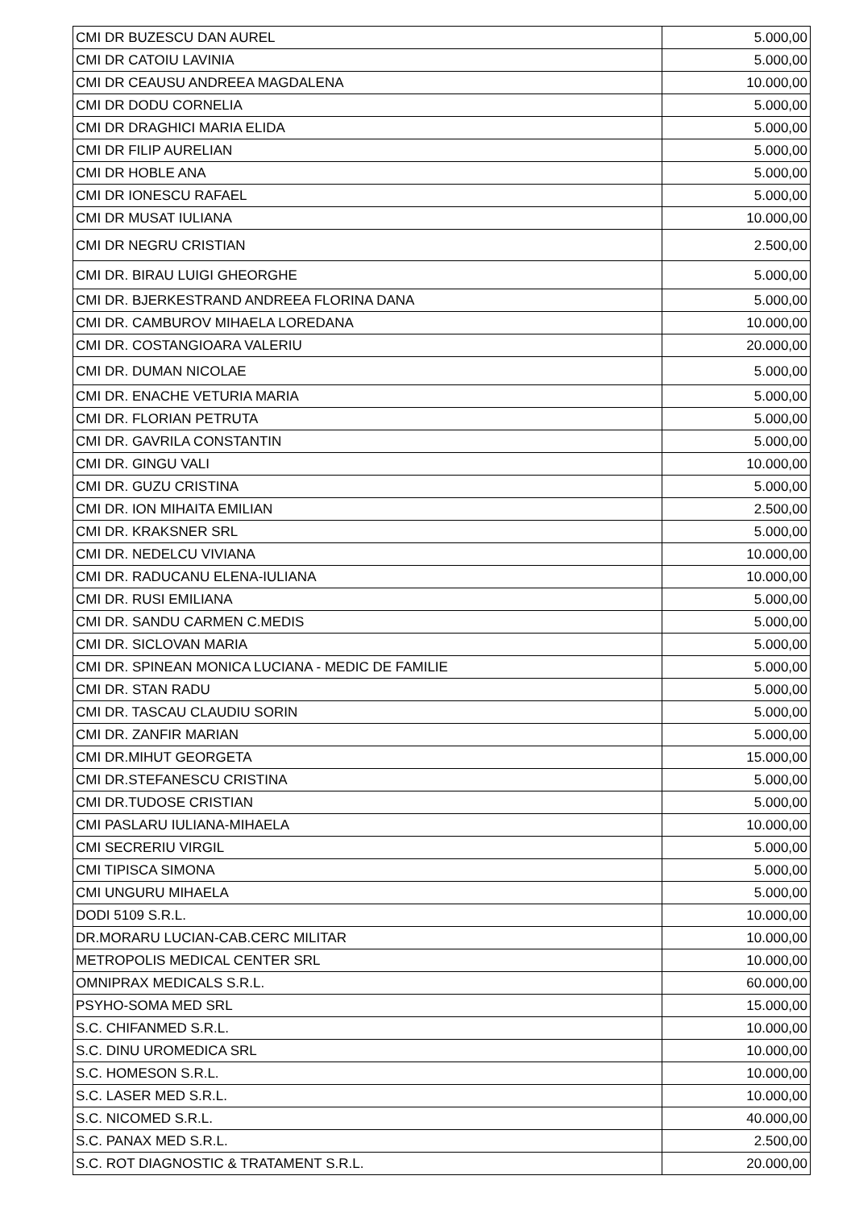| CMI DR BUZESCU DAN AUREL | 5.000,00 |
| CMI DR CATOIU LAVINIA | 5.000,00 |
| CMI DR CEAUSU ANDREEA MAGDALENA | 10.000,00 |
| CMI DR DODU CORNELIA | 5.000,00 |
| CMI DR DRAGHICI MARIA ELIDA | 5.000,00 |
| CMI DR FILIP AURELIAN | 5.000,00 |
| CMI DR HOBLE ANA | 5.000,00 |
| CMI DR IONESCU RAFAEL | 5.000,00 |
| CMI DR MUSAT IULIANA | 10.000,00 |
| CMI DR NEGRU CRISTIAN | 2.500,00 |
| CMI DR. BIRAU LUIGI GHEORGHE | 5.000,00 |
| CMI DR. BJERKESTRAND ANDREEA FLORINA DANA | 5.000,00 |
| CMI DR. CAMBUROV MIHAELA LOREDANA | 10.000,00 |
| CMI DR. COSTANGIOARA VALERIU | 20.000,00 |
| CMI DR. DUMAN NICOLAE | 5.000,00 |
| CMI DR. ENACHE VETURIA MARIA | 5.000,00 |
| CMI DR. FLORIAN PETRUTA | 5.000,00 |
| CMI DR. GAVRILA CONSTANTIN | 5.000,00 |
| CMI DR. GINGU VALI | 10.000,00 |
| CMI DR. GUZU CRISTINA | 5.000,00 |
| CMI DR. ION MIHAITA EMILIAN | 2.500,00 |
| CMI DR. KRAKSNER SRL | 5.000,00 |
| CMI DR. NEDELCU VIVIANA | 10.000,00 |
| CMI DR. RADUCANU ELENA-IULIANA | 10.000,00 |
| CMI DR. RUSI EMILIANA | 5.000,00 |
| CMI DR. SANDU CARMEN C.MEDIS | 5.000,00 |
| CMI DR. SICLOVAN MARIA | 5.000,00 |
| CMI DR. SPINEAN MONICA LUCIANA - MEDIC DE FAMILIE | 5.000,00 |
| CMI DR. STAN RADU | 5.000,00 |
| CMI DR. TASCAU CLAUDIU SORIN | 5.000,00 |
| CMI DR. ZANFIR MARIAN | 5.000,00 |
| CMI DR.MIHUT GEORGETA | 15.000,00 |
| CMI DR.STEFANESCU CRISTINA | 5.000,00 |
| CMI DR.TUDOSE CRISTIAN | 5.000,00 |
| CMI PASLARU IULIANA-MIHAELA | 10.000,00 |
| CMI SECRERIU VIRGIL | 5.000,00 |
| CMI TIPISCA SIMONA | 5.000,00 |
| CMI UNGURU MIHAELA | 5.000,00 |
| DODI 5109 S.R.L. | 10.000,00 |
| DR.MORARU LUCIAN-CAB.CERC MILITAR | 10.000,00 |
| METROPOLIS MEDICAL CENTER SRL | 10.000,00 |
| OMNIPRAX MEDICALS S.R.L. | 60.000,00 |
| PSYHO-SOMA MED SRL | 15.000,00 |
| S.C. CHIFANMED S.R.L. | 10.000,00 |
| S.C. DINU UROMEDICA SRL | 10.000,00 |
| S.C. HOMESON S.R.L. | 10.000,00 |
| S.C. LASER MED S.R.L. | 10.000,00 |
| S.C. NICOMED S.R.L. | 40.000,00 |
| S.C. PANAX MED S.R.L. | 2.500,00 |
| S.C. ROT DIAGNOSTIC & TRATAMENT S.R.L. | 20.000,00 |